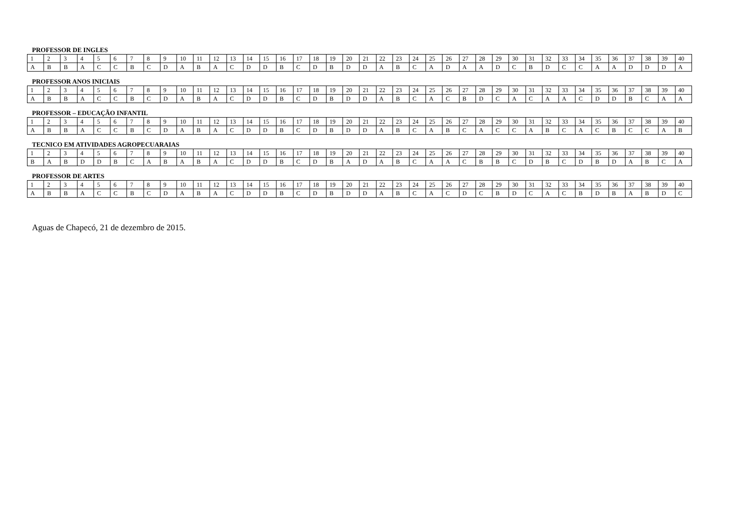PROFESSOR DE INGLES
| 1 | 2 | 3 | 4 | 5 | 6 | 7 | 8 | 9 | 10 | 11 | 12 | 13 | 14 | 15 | 16 | 17 | 18 | 19 | 20 | 21 | 22 | 23 | 24 | 25 | 26 | 27 | 28 | 29 | 30 | 31 | 32 | 33 | 34 | 35 | 36 | 37 | 38 | 39 | 40 |
| A | B | B | A | C | C | B | C | D | A | B | A | C | D | D | B | C | D | B | D | D | A | B | C | A | D | A | A | D | C | B | D | C | C | A | A | D | D | D | A |
PROFESSOR ANOS INICIAIS
| 1 | 2 | 3 | 4 | 5 | 6 | 7 | 8 | 9 | 10 | 11 | 12 | 13 | 14 | 15 | 16 | 17 | 18 | 19 | 20 | 21 | 22 | 23 | 24 | 25 | 26 | 27 | 28 | 29 | 30 | 31 | 32 | 33 | 34 | 35 | 36 | 37 | 38 | 39 | 40 |
| A | B | B | A | C | C | B | C | D | A | B | A | C | D | D | B | C | D | B | D | D | A | B | C | A | C | B | D | C | A | C | A | A | C | D | D | B | C | A | A |
PROFESSOR – EDUCAÇÃO INFANTIL
| 1 | 2 | 3 | 4 | 5 | 6 | 7 | 8 | 9 | 10 | 11 | 12 | 13 | 14 | 15 | 16 | 17 | 18 | 19 | 20 | 21 | 22 | 23 | 24 | 25 | 26 | 27 | 28 | 29 | 30 | 31 | 32 | 33 | 34 | 35 | 36 | 37 | 38 | 39 | 40 |
| A | B | B | A | C | C | B | C | D | A | B | A | C | D | D | B | C | D | B | D | D | A | B | C | A | B | C | A | C | C | A | B | C | A | C | B | C | C | A | B |
TECNICO EM ATIVIDADES AGROPECUARAIAS
| 1 | 2 | 3 | 4 | 5 | 6 | 7 | 8 | 9 | 10 | 11 | 12 | 13 | 14 | 15 | 16 | 17 | 18 | 19 | 20 | 21 | 22 | 23 | 24 | 25 | 26 | 27 | 28 | 29 | 30 | 31 | 32 | 33 | 34 | 35 | 36 | 37 | 38 | 39 | 40 |
| B | A | B | D | D | B | C | A | B | A | B | A | C | D | D | B | C | D | B | A | D | A | B | C | A | A | C | B | B | C | D | B | C | D | B | D | A | B | C | A |
PROFESSOR DE ARTES
| 1 | 2 | 3 | 4 | 5 | 6 | 7 | 8 | 9 | 10 | 11 | 12 | 13 | 14 | 15 | 16 | 17 | 18 | 19 | 20 | 21 | 22 | 23 | 24 | 25 | 26 | 27 | 28 | 29 | 30 | 31 | 32 | 33 | 34 | 35 | 36 | 37 | 38 | 39 | 40 |
| A | B | B | A | C | C | B | C | D | A | B | A | C | D | D | B | C | D | B | D | D | A | B | C | A | C | D | C | B | D | C | A | C | B | D | B | A | B | D | C |
Aguas de Chapecó, 21 de dezembro de 2015.